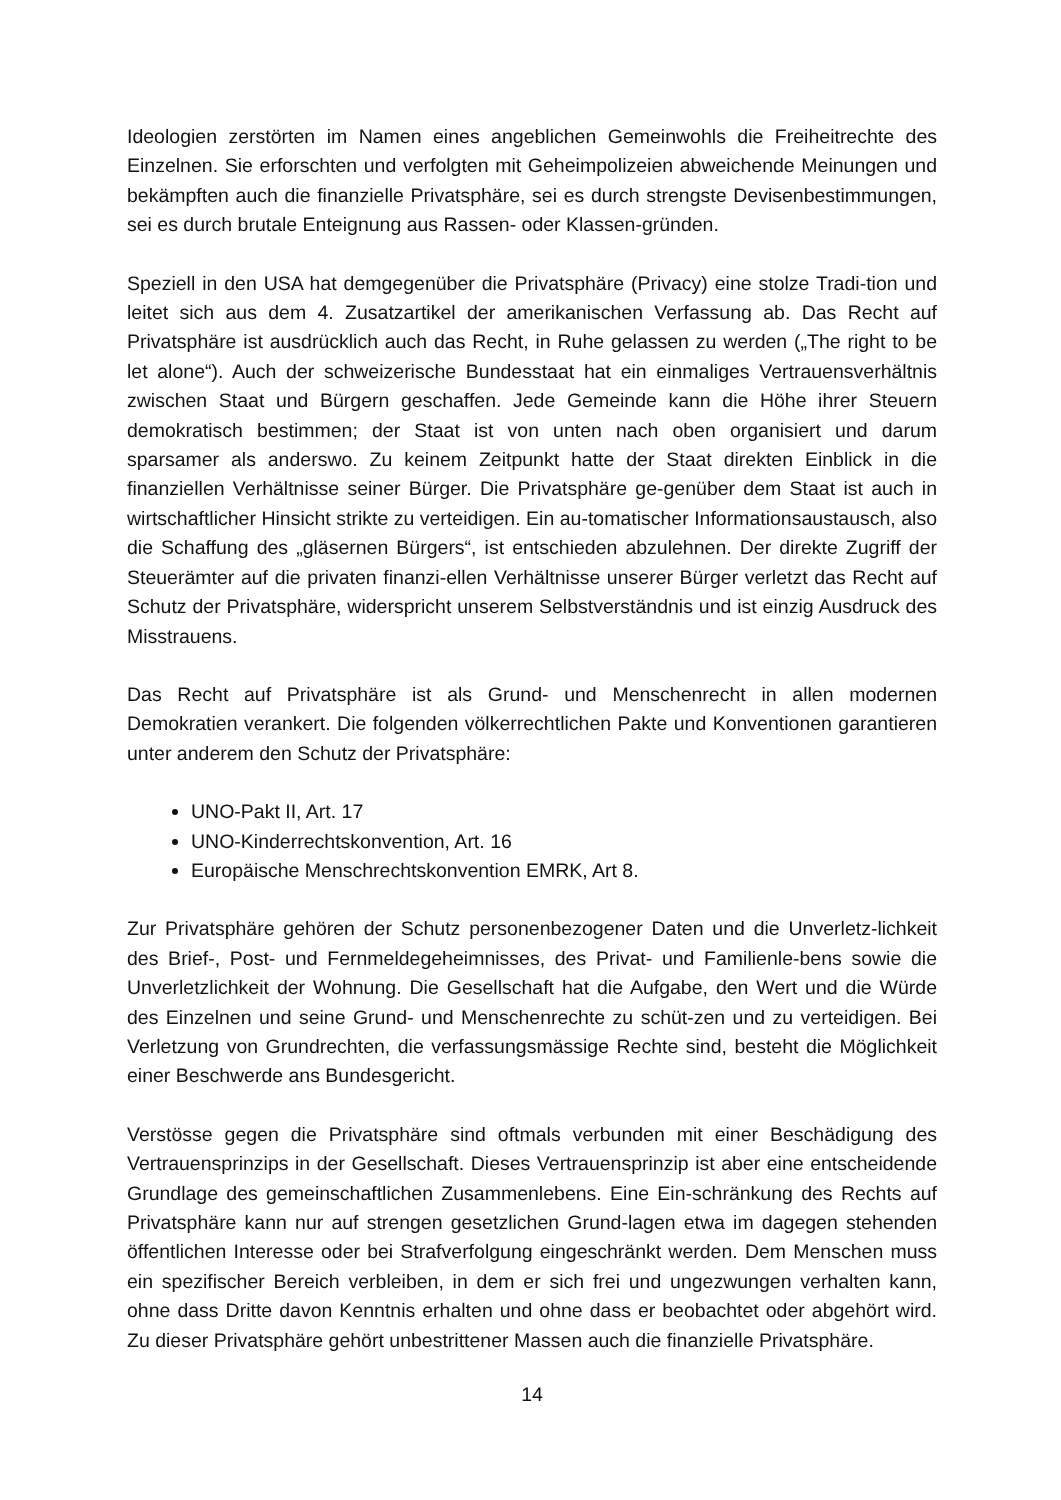Ideologien zerstörten im Namen eines angeblichen Gemeinwohls die Freiheitrechte des Einzelnen. Sie erforschten und verfolgten mit Geheimpolizeien abweichende Meinungen und bekämpften auch die finanzielle Privatsphäre, sei es durch strengste Devisenbestimmungen, sei es durch brutale Enteignung aus Rassen- oder Klassen-gründen.
Speziell in den USA hat demgegenüber die Privatsphäre (Privacy) eine stolze Tradi-tion und leitet sich aus dem 4. Zusatzartikel der amerikanischen Verfassung ab. Das Recht auf Privatsphäre ist ausdrücklich auch das Recht, in Ruhe gelassen zu werden („The right to be let alone“). Auch der schweizerische Bundesstaat hat ein einmaliges Vertrauensverhältnis zwischen Staat und Bürgern geschaffen. Jede Gemeinde kann die Höhe ihrer Steuern demokratisch bestimmen; der Staat ist von unten nach oben organisiert und darum sparsamer als anderswo. Zu keinem Zeitpunkt hatte der Staat direkten Einblick in die finanziellen Verhältnisse seiner Bürger. Die Privatsphäre ge-genüber dem Staat ist auch in wirtschaftlicher Hinsicht strikte zu verteidigen. Ein au-tomatischer Informationsaustausch, also die Schaffung des „gläsernen Bürgers“, ist entschieden abzulehnen. Der direkte Zugriff der Steuerämter auf die privaten finanzi-ellen Verhältnisse unserer Bürger verletzt das Recht auf Schutz der Privatsphäre, widerspricht unserem Selbstverständnis und ist einzig Ausdruck des Misstrauens.
Das Recht auf Privatsphäre ist als Grund- und Menschenrecht in allen modernen Demokratien verankert. Die folgenden völkerrechtlichen Pakte und Konventionen garantieren unter anderem den Schutz der Privatsphäre:
UNO-Pakt II, Art. 17
UNO-Kinderrechtskonvention, Art. 16
Europäische Menschrechtskonvention EMRK, Art 8.
Zur Privatsphäre gehören der Schutz personenbezogener Daten und die Unverletz-lichkeit des Brief-, Post- und Fernmeldegeheimnisses, des Privat- und Familienle-bens sowie die Unverletzlichkeit der Wohnung. Die Gesellschaft hat die Aufgabe, den Wert und die Würde des Einzelnen und seine Grund- und Menschenrechte zu schüt-zen und zu verteidigen. Bei Verletzung von Grundrechten, die verfassungsmässige Rechte sind, besteht die Möglichkeit einer Beschwerde ans Bundesgericht.
Verstösse gegen die Privatsphäre sind oftmals verbunden mit einer Beschädigung des Vertrauensprinzips in der Gesellschaft. Dieses Vertrauensprinzip ist aber eine entscheidende Grundlage des gemeinschaftlichen Zusammenlebens. Eine Ein-schränkung des Rechts auf Privatsphäre kann nur auf strengen gesetzlichen Grund-lagen etwa im dagegen stehenden öffentlichen Interesse oder bei Strafverfolgung eingeschränkt werden. Dem Menschen muss ein spezifischer Bereich verbleiben, in dem er sich frei und ungezwungen verhalten kann, ohne dass Dritte davon Kenntnis erhalten und ohne dass er beobachtet oder abgehört wird. Zu dieser Privatsphäre gehört unbestrittener Massen auch die finanzielle Privatsphäre.
14